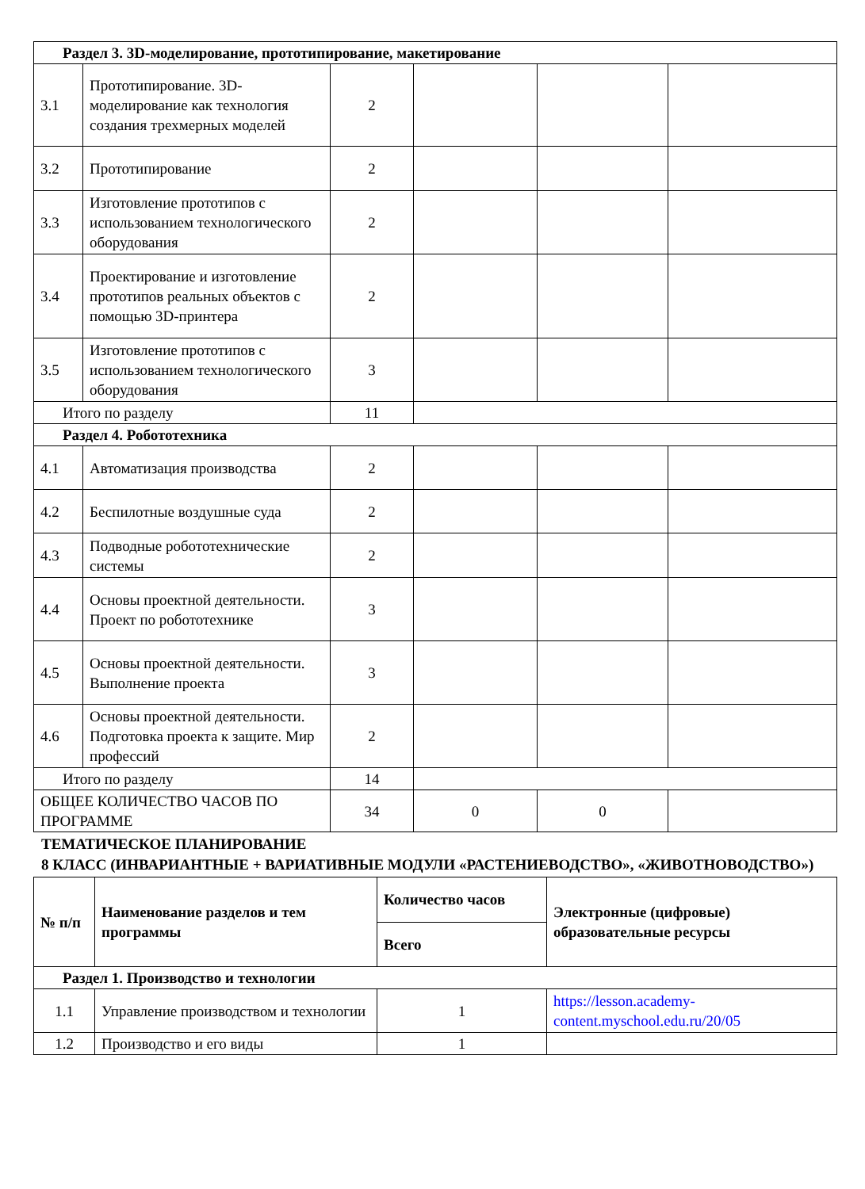| Раздел 3. 3D-моделирование, прототипирование, макетирование | | | | | |
| 3.1 | Прототипирование. 3D-моделирование как технология создания трехмерных моделей | 2 | | | |
| 3.2 | Прототипирование | 2 | | | |
| 3.3 | Изготовление прототипов с использованием технологического оборудования | 2 | | | |
| 3.4 | Проектирование и изготовление прототипов реальных объектов с помощью 3D-принтера | 2 | | | |
| 3.5 | Изготовление прототипов с использованием технологического оборудования | 3 | | | |
| Итого по разделу | | 11 | | | |
| Раздел 4. Робототехника | | | | | |
| 4.1 | Автоматизация производства | 2 | | | |
| 4.2 | Беспилотные воздушные суда | 2 | | | |
| 4.3 | Подводные робототехнические системы | 2 | | | |
| 4.4 | Основы проектной деятельности. Проект по робототехнике | 3 | | | |
| 4.5 | Основы проектной деятельности. Выполнение проекта | 3 | | | |
| 4.6 | Основы проектной деятельности. Подготовка проекта к защите. Мир профессий | 2 | | | |
| Итого по разделу | | 14 | | | |
| ОБЩЕЕ КОЛИЧЕСТВО ЧАСОВ ПО ПРОГРАММЕ | | 34 | 0 | 0 | |
ТЕМАТИЧЕСКОЕ ПЛАНИРОВАНИЕ
8 КЛАСС (ИНВАРИАНТНЫЕ + ВАРИАТИВНЫЕ МОДУЛИ «РАСТЕНИЕВОДСТВО», «ЖИВОТНОВОДСТВО»)
| № п/п | Наименование разделов и тем программы | Количество часов | Электронные (цифровые) образовательные ресурсы |
| --- | --- | --- | --- |
| | | Всего | |
| Раздел 1. Производство и технологии | | | |
| 1.1 | Управление производством и технологии | 1 | https://lesson.academy-content.myschool.edu.ru/20/05 |
| 1.2 | Производство и его виды | 1 | |